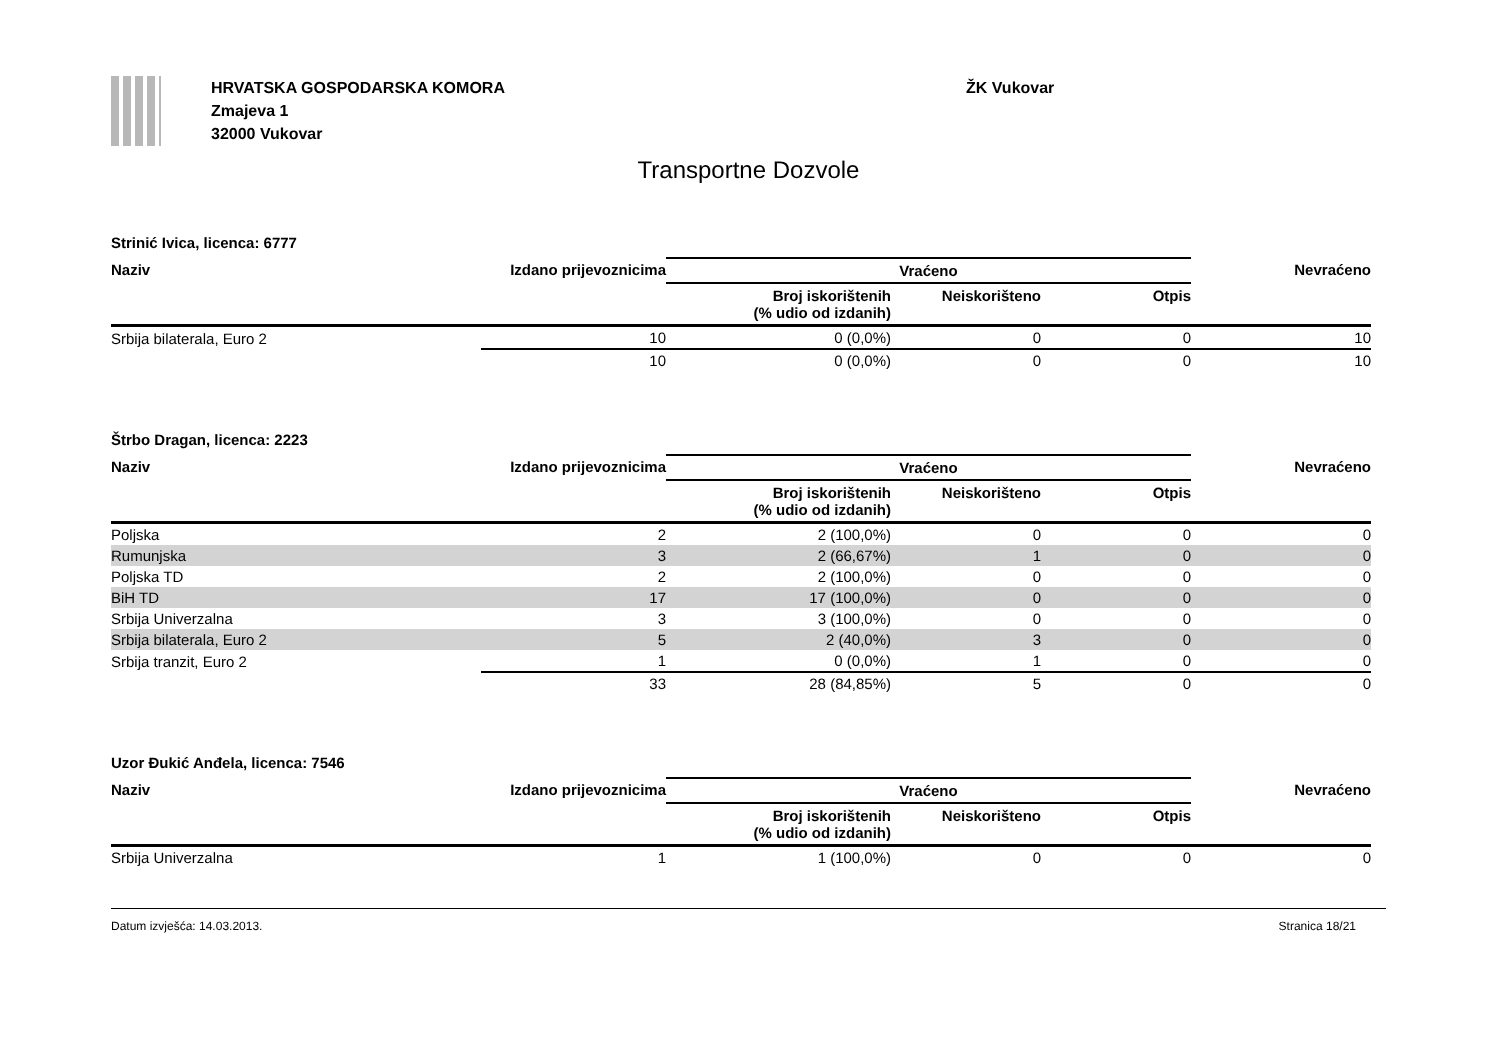HRVATSKA GOSPODARSKA KOMORA
Zmajeva 1
32000 Vukovar
ŽK Vukovar
Transportne Dozvole
Strinić Ivica, licenca: 6777
| Naziv | Izdano prijevoznicima | Vraćeno | | | Nevraćeno |
| --- | --- | --- | --- | --- | --- |
| | | Broj iskorištenih (% udio od izdanih) | Neiskorišteno | Otpis | |
| Srbija bilaterala, Euro 2 | 10 | 0 (0,0%) | 0 | 0 | 10 |
| | 10 | 0 (0,0%) | 0 | 0 | 10 |
Štrbo Dragan, licenca: 2223
| Naziv | Izdano prijevoznicima | Vraćeno | | | Nevraćeno |
| --- | --- | --- | --- | --- | --- |
| | | Broj iskorištenih (% udio od izdanih) | Neiskorišteno | Otpis | |
| Poljska | 2 | 2 (100,0%) | 0 | 0 | 0 |
| Rumunjska | 3 | 2 (66,67%) | 1 | 0 | 0 |
| Poljska TD | 2 | 2 (100,0%) | 0 | 0 | 0 |
| BiH TD | 17 | 17 (100,0%) | 0 | 0 | 0 |
| Srbija Univerzalna | 3 | 3 (100,0%) | 0 | 0 | 0 |
| Srbija bilaterala, Euro 2 | 5 | 2 (40,0%) | 3 | 0 | 0 |
| Srbija tranzit, Euro 2 | 1 | 0 (0,0%) | 1 | 0 | 0 |
| | 33 | 28 (84,85%) | 5 | 0 | 0 |
Uzor Đukić Anđela, licenca: 7546
| Naziv | Izdano prijevoznicima | Vraćeno | | | Nevraćeno |
| --- | --- | --- | --- | --- | --- |
| | | Broj iskorištenih (% udio od izdanih) | Neiskorišteno | Otpis | |
| Srbija Univerzalna | 1 | 1 (100,0%) | 0 | 0 | 0 |
Datum izvješća: 14.03.2013. Stranica 18/21